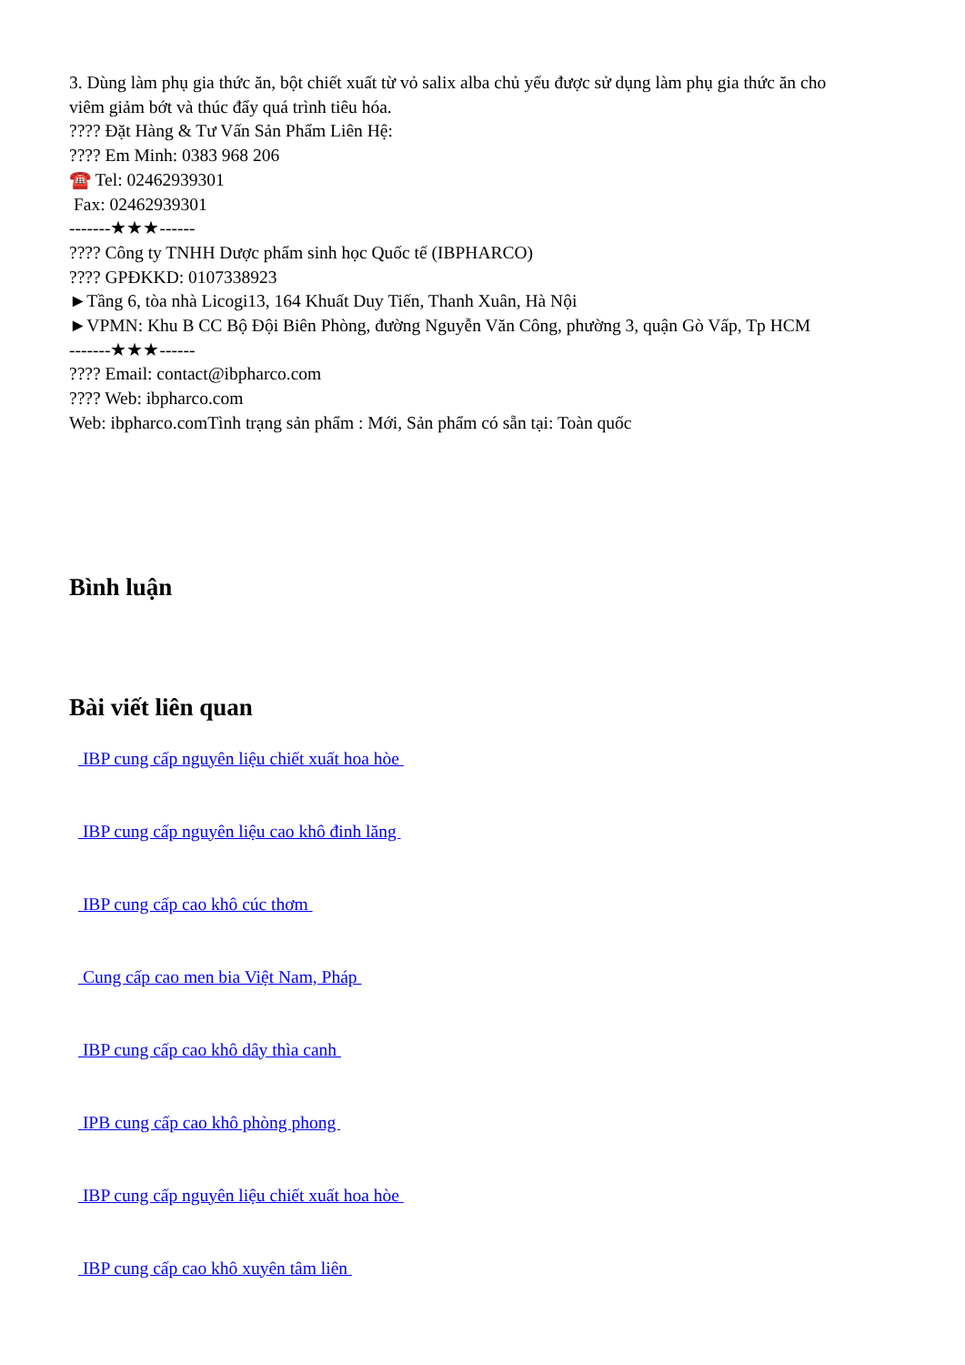3. Dùng làm phụ gia thức ăn, bột chiết xuất từ vỏ salix alba chủ yếu được sử dụng làm phụ gia thức ăn cho viêm giảm bớt và thúc đẩy quá trình tiêu hóa.
???? Đặt Hàng & Tư Vấn Sản Phẩm Liên Hệ:
???? Em Minh: 0383 968 206
☎️ Tel: 02462939301
Fax: 02462939301
-------★★★------
???? Công ty TNHH Dược phẩm sinh học Quốc tế (IBPHARCO)
???? GPĐKKD: 0107338923
►Tầng 6, tòa nhà Licogi13, 164 Khuất Duy Tiến, Thanh Xuân, Hà Nội
►VPMN: Khu B CC Bộ Đội Biên Phòng, đường Nguyễn Văn Công, phường 3, quận Gò Vấp, Tp HCM
-------★★★------
???? Email: contact@ibpharco.com
???? Web: ibpharco.com
Web: ibpharco.comTình trạng sản phẩm : Mới, Sản phẩm có sẵn tại: Toàn quốc
Bình luận
Bài viết liên quan
IBP cung cấp nguyên liệu chiết xuất hoa hòe
IBP cung cấp nguyên liệu cao khô đinh lăng
IBP cung cấp cao khô cúc thơm
Cung cấp cao men bia Việt Nam, Pháp
IBP cung cấp cao khô dây thìa canh
IPB cung cấp cao khô phòng phong
IBP cung cấp nguyên liệu chiết xuất hoa hòe
IBP cung cấp cao khô xuyên tâm liên